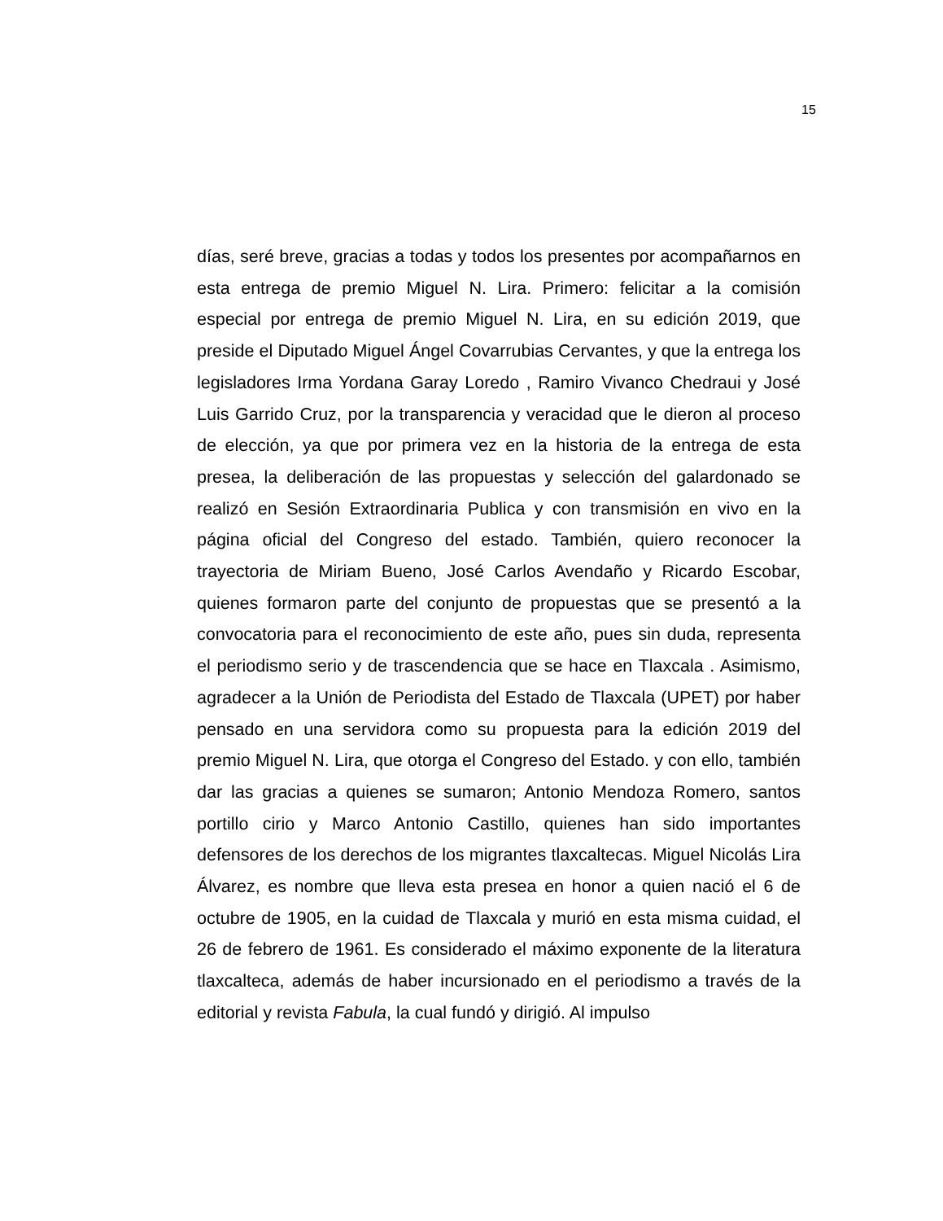15
días, seré breve, gracias a todas y todos los presentes por acompañarnos en esta entrega de premio Miguel N. Lira. Primero: felicitar a la comisión especial por entrega de premio Miguel N. Lira, en su edición 2019, que preside el Diputado Miguel Ángel Covarrubias Cervantes, y que la entrega los legisladores Irma Yordana Garay Loredo , Ramiro Vivanco Chedraui y José Luis Garrido Cruz, por la transparencia y veracidad que le dieron al proceso de elección, ya que por primera vez en la historia de la entrega de esta presea, la deliberación de las propuestas y selección del galardonado se realizó en Sesión Extraordinaria Publica y con transmisión en vivo en la página oficial del Congreso del estado. También, quiero reconocer la trayectoria de Miriam Bueno, José Carlos Avendaño y Ricardo Escobar, quienes formaron parte del conjunto de propuestas que se presentó a la convocatoria para el reconocimiento de este año, pues sin duda, representa el periodismo serio y de trascendencia que se hace en Tlaxcala . Asimismo, agradecer a la Unión de Periodista del Estado de Tlaxcala (UPET) por haber pensado en una servidora como su propuesta para la edición 2019 del premio Miguel N. Lira, que otorga el Congreso del Estado. y con ello, también dar las gracias a quienes se sumaron; Antonio Mendoza Romero, santos portillo cirio y Marco Antonio Castillo, quienes han sido importantes defensores de los derechos de los migrantes tlaxcaltecas. Miguel Nicolás Lira Álvarez, es nombre que lleva esta presea en honor a quien nació el 6 de octubre de 1905, en la cuidad de Tlaxcala y murió en esta misma cuidad, el 26 de febrero de 1961. Es considerado el máximo exponente de la literatura tlaxcalteca, además de haber incursionado en el periodismo a través de la editorial y revista Fabula, la cual fundó y dirigió. Al impulso